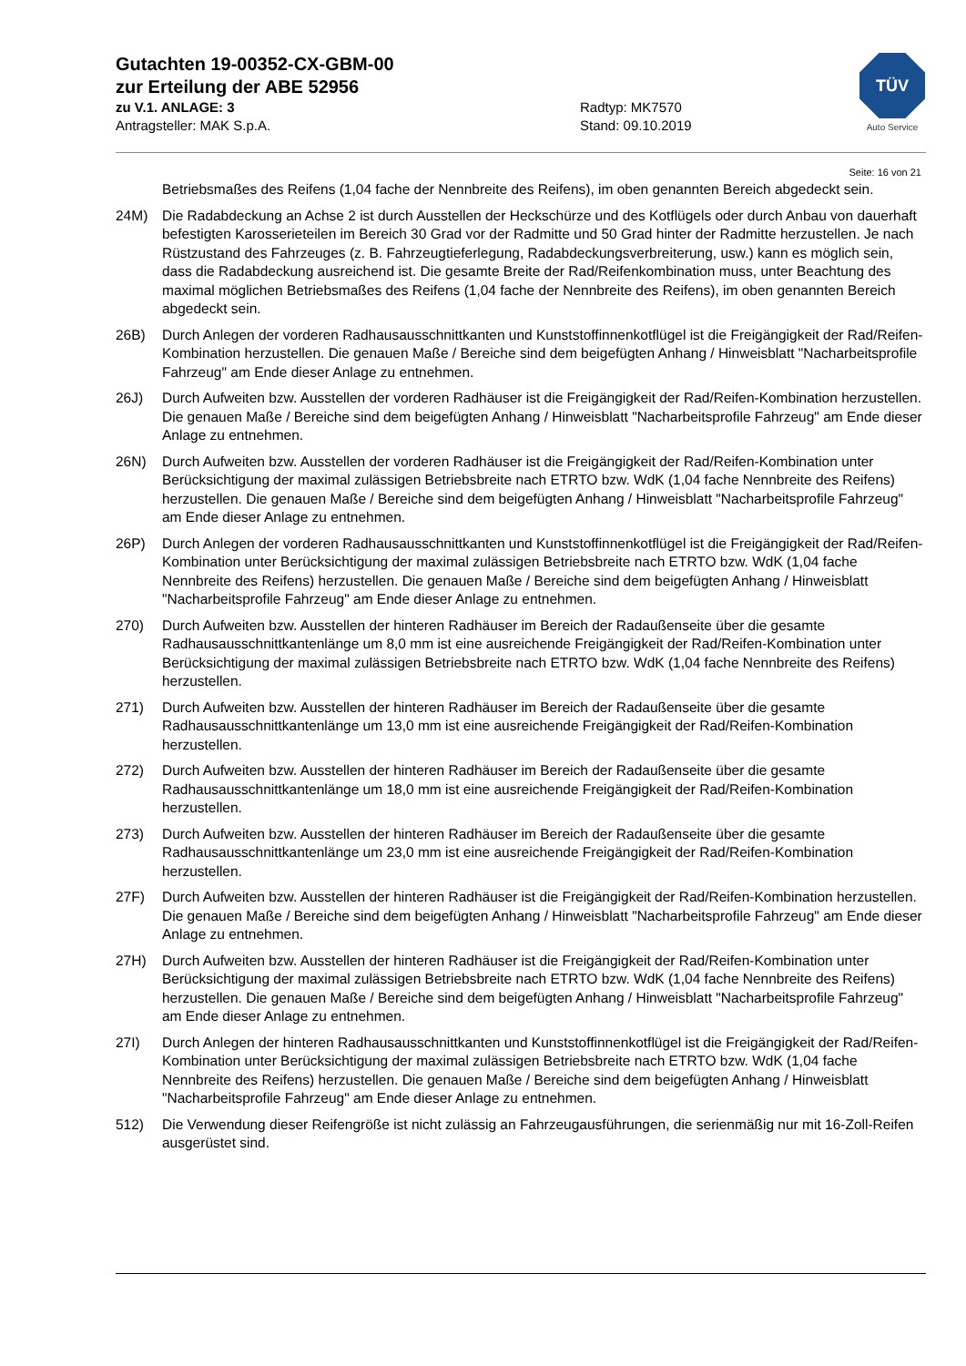Gutachten 19-00352-CX-GBM-00
zur Erteilung der ABE 52956
zu V.1. ANLAGE: 3 Radtyp: MK7570
Antragsteller: MAK S.p.A. Stand: 09.10.2019
TÜV
Auto Service
Seite: 16 von 21
Betriebsmaßes des Reifens (1,04 fache der Nennbreite des Reifens), im oben genannten Bereich abgedeckt sein.
24M) Die Radabdeckung an Achse 2 ist durch Ausstellen der Heckschürze und des Kotflügels oder durch Anbau von dauerhaft befestigten Karosserieteilen im Bereich 30 Grad vor der Radmitte und 50 Grad hinter der Radmitte herzustellen. Je nach Rüstzustand des Fahrzeuges (z. B. Fahrzeugtieferlegung, Radabdeckungsverbreiterung, usw.) kann es möglich sein, dass die Radabdeckung ausreichend ist. Die gesamte Breite der Rad/Reifenkombination muss, unter Beachtung des maximal möglichen Betriebsmaßes des Reifens (1,04 fache der Nennbreite des Reifens), im oben genannten Bereich abgedeckt sein.
26B) Durch Anlegen der vorderen Radhausausschnittkanten und Kunststoffinnenkotflügel ist die Freigängigkeit der Rad/Reifen-Kombination herzustellen. Die genauen Maße / Bereiche sind dem beigefügten Anhang / Hinweisblatt "Nacharbeitsprofile Fahrzeug" am Ende dieser Anlage zu entnehmen.
26J) Durch Aufweiten bzw. Ausstellen der vorderen Radhäuser ist die Freigängigkeit der Rad/Reifen-Kombination herzustellen. Die genauen Maße / Bereiche sind dem beigefügten Anhang / Hinweisblatt "Nacharbeitsprofile Fahrzeug" am Ende dieser Anlage zu entnehmen.
26N) Durch Aufweiten bzw. Ausstellen der vorderen Radhäuser ist die Freigängigkeit der Rad/Reifen-Kombination unter Berücksichtigung der maximal zulässigen Betriebsbreite nach ETRTO bzw. WdK (1,04 fache Nennbreite des Reifens) herzustellen. Die genauen Maße / Bereiche sind dem beigefügten Anhang / Hinweisblatt "Nacharbeitsprofile Fahrzeug" am Ende dieser Anlage zu entnehmen.
26P) Durch Anlegen der vorderen Radhausausschnittkanten und Kunststoffinnenkotflügel ist die Freigängigkeit der Rad/Reifen-Kombination unter Berücksichtigung der maximal zulässigen Betriebsbreite nach ETRTO bzw. WdK (1,04 fache Nennbreite des Reifens) herzustellen. Die genauen Maße / Bereiche sind dem beigefügten Anhang / Hinweisblatt "Nacharbeitsprofile Fahrzeug" am Ende dieser Anlage zu entnehmen.
270) Durch Aufweiten bzw. Ausstellen der hinteren Radhäuser im Bereich der Radaußenseite über die gesamte Radhausausschnittkantenlänge um 8,0 mm ist eine ausreichende Freigängigkeit der Rad/Reifen-Kombination unter Berücksichtigung der maximal zulässigen Betriebsbreite nach ETRTO bzw. WdK (1,04 fache Nennbreite des Reifens) herzustellen.
271) Durch Aufweiten bzw. Ausstellen der hinteren Radhäuser im Bereich der Radaußenseite über die gesamte Radhausausschnittkantenlänge um 13,0 mm ist eine ausreichende Freigängigkeit der Rad/Reifen-Kombination herzustellen.
272) Durch Aufweiten bzw. Ausstellen der hinteren Radhäuser im Bereich der Radaußenseite über die gesamte Radhausausschnittkantenlänge um 18,0 mm ist eine ausreichende Freigängigkeit der Rad/Reifen-Kombination herzustellen.
273) Durch Aufweiten bzw. Ausstellen der hinteren Radhäuser im Bereich der Radaußenseite über die gesamte Radhausausschnittkantenlänge um 23,0 mm ist eine ausreichende Freigängigkeit der Rad/Reifen-Kombination herzustellen.
27F) Durch Aufweiten bzw. Ausstellen der hinteren Radhäuser ist die Freigängigkeit der Rad/Reifen-Kombination herzustellen. Die genauen Maße / Bereiche sind dem beigefügten Anhang / Hinweisblatt "Nacharbeitsprofile Fahrzeug" am Ende dieser Anlage zu entnehmen.
27H) Durch Aufweiten bzw. Ausstellen der hinteren Radhäuser ist die Freigängigkeit der Rad/Reifen-Kombination unter Berücksichtigung der maximal zulässigen Betriebsbreite nach ETRTO bzw. WdK (1,04 fache Nennbreite des Reifens) herzustellen. Die genauen Maße / Bereiche sind dem beigefügten Anhang / Hinweisblatt "Nacharbeitsprofile Fahrzeug" am Ende dieser Anlage zu entnehmen.
27I) Durch Anlegen der hinteren Radhausausschnittkanten und Kunststoffinnenkotflügel ist die Freigängigkeit der Rad/Reifen-Kombination unter Berücksichtigung der maximal zulässigen Betriebsbreite nach ETRTO bzw. WdK (1,04 fache Nennbreite des Reifens) herzustellen. Die genauen Maße / Bereiche sind dem beigefügten Anhang / Hinweisblatt "Nacharbeitsprofile Fahrzeug" am Ende dieser Anlage zu entnehmen.
512) Die Verwendung dieser Reifengröße ist nicht zulässig an Fahrzeugausführungen, die serienmäßig nur mit 16-Zoll-Reifen ausgerüstet sind.